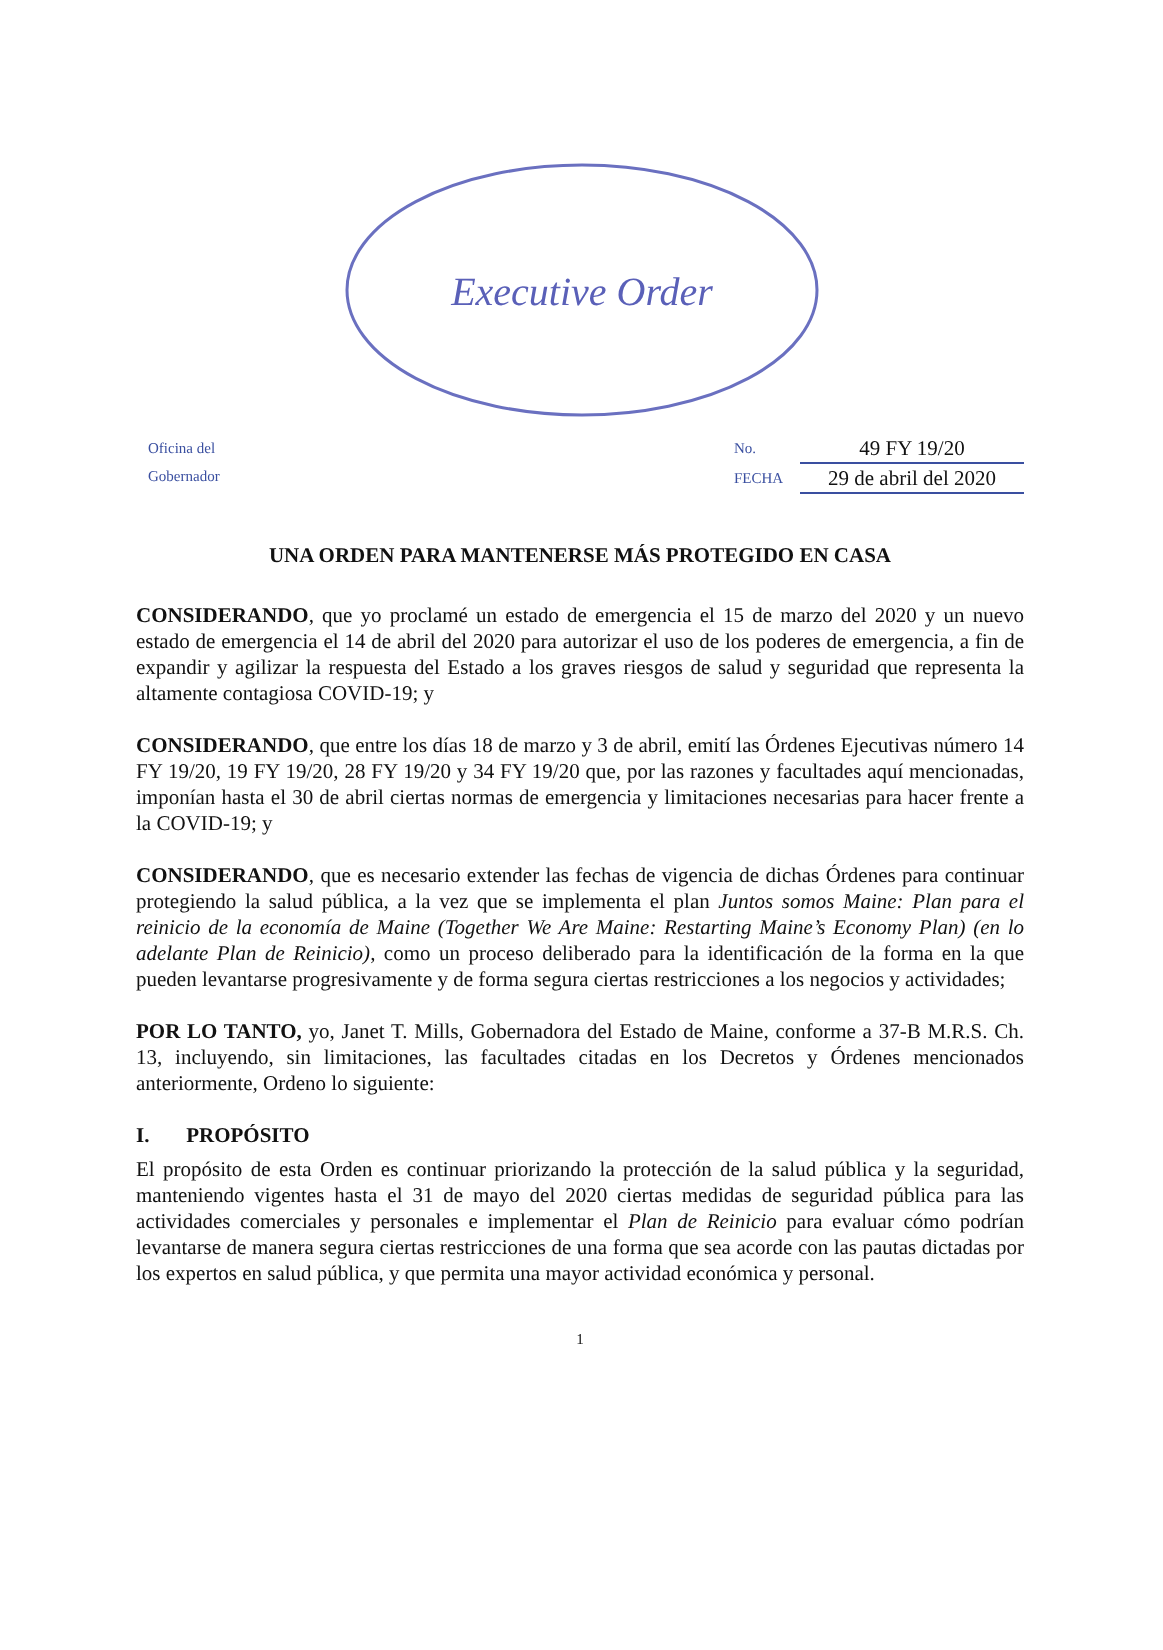Executive Order
Oficina del
Gobernador
No. 49 FY 19/20
FECHA 29 de abril del 2020
UNA ORDEN PARA MANTENERSE MÁS PROTEGIDO EN CASA
CONSIDERANDO, que yo proclamé un estado de emergencia el 15 de marzo del 2020 y un nuevo estado de emergencia el 14 de abril del 2020 para autorizar el uso de los poderes de emergencia, a fin de expandir y agilizar la respuesta del Estado a los graves riesgos de salud y seguridad que representa la altamente contagiosa COVID-19; y
CONSIDERANDO, que entre los días 18 de marzo y 3 de abril, emití las Órdenes Ejecutivas número 14 FY 19/20, 19 FY 19/20, 28 FY 19/20 y 34 FY 19/20 que, por las razones y facultades aquí mencionadas, imponían hasta el 30 de abril ciertas normas de emergencia y limitaciones necesarias para hacer frente a la COVID-19; y
CONSIDERANDO, que es necesario extender las fechas de vigencia de dichas Órdenes para continuar protegiendo la salud pública, a la vez que se implementa el plan Juntos somos Maine: Plan para el reinicio de la economía de Maine (Together We Are Maine: Restarting Maine’s Economy Plan) (en lo adelante Plan de Reinicio), como un proceso deliberado para la identificación de la forma en la que pueden levantarse progresivamente y de forma segura ciertas restricciones a los negocios y actividades;
POR LO TANTO, yo, Janet T. Mills, Gobernadora del Estado de Maine, conforme a 37-B M.R.S. Ch. 13, incluyendo, sin limitaciones, las facultades citadas en los Decretos y Órdenes mencionados anteriormente, Ordeno lo siguiente:
I. PROPÓSITO
El propósito de esta Orden es continuar priorizando la protección de la salud pública y la seguridad, manteniendo vigentes hasta el 31 de mayo del 2020 ciertas medidas de seguridad pública para las actividades comerciales y personales e implementar el Plan de Reinicio para evaluar cómo podrían levantarse de manera segura ciertas restricciones de una forma que sea acorde con las pautas dictadas por los expertos en salud pública, y que permita una mayor actividad económica y personal.
1